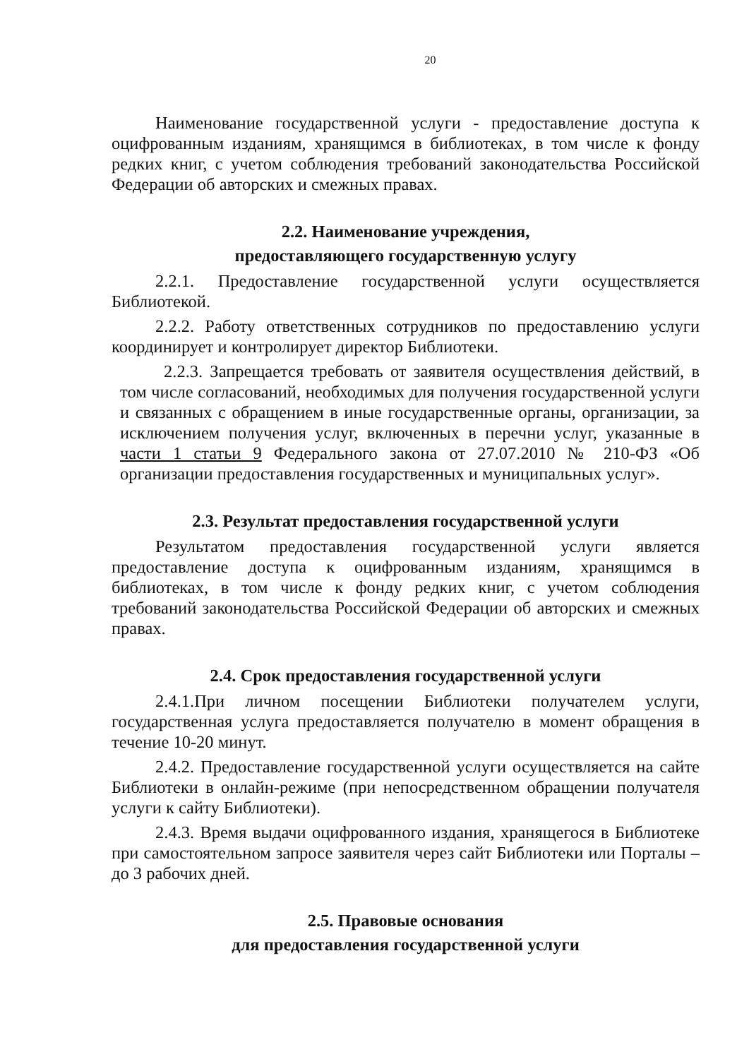20
Наименование государственной услуги - предоставление доступа к оцифрованным изданиям, хранящимся в библиотеках, в том числе к фонду редких книг, с учетом соблюдения требований законодательства Российской Федерации об авторских и смежных правах.
2.2. Наименование учреждения,
предоставляющего государственную услугу
2.2.1. Предоставление государственной услуги осуществляется Библиотекой.
2.2.2. Работу ответственных сотрудников по предоставлению услуги координирует и контролирует директор Библиотеки.
2.2.3. Запрещается требовать от заявителя осуществления действий, в том числе согласований, необходимых для получения государственной услуги и связанных с обращением в иные государственные органы, организации, за исключением получения услуг, включенных в перечни услуг, указанные в части 1 статьи 9 Федерального закона от 27.07.2010 № 210-ФЗ «Об организации предоставления государственных и муниципальных услуг».
2.3. Результат предоставления государственной услуги
Результатом предоставления государственной услуги является предоставление доступа к оцифрованным изданиям, хранящимся в библиотеках, в том числе к фонду редких книг, с учетом соблюдения требований законодательства Российской Федерации об авторских и смежных правах.
2.4. Срок предоставления государственной услуги
2.4.1.При личном посещении Библиотеки получателем услуги, государственная услуга предоставляется получателю в момент обращения в течение 10-20 минут.
2.4.2. Предоставление государственной услуги осуществляется на сайте Библиотеки в онлайн-режиме (при непосредственном обращении получателя услуги к сайту Библиотеки).
2.4.3. Время выдачи оцифрованного издания, хранящегося в Библиотеке при самостоятельном запросе заявителя через сайт Библиотеки или Порталы – до 3 рабочих дней.
2.5. Правовые основания
для предоставления государственной услуги